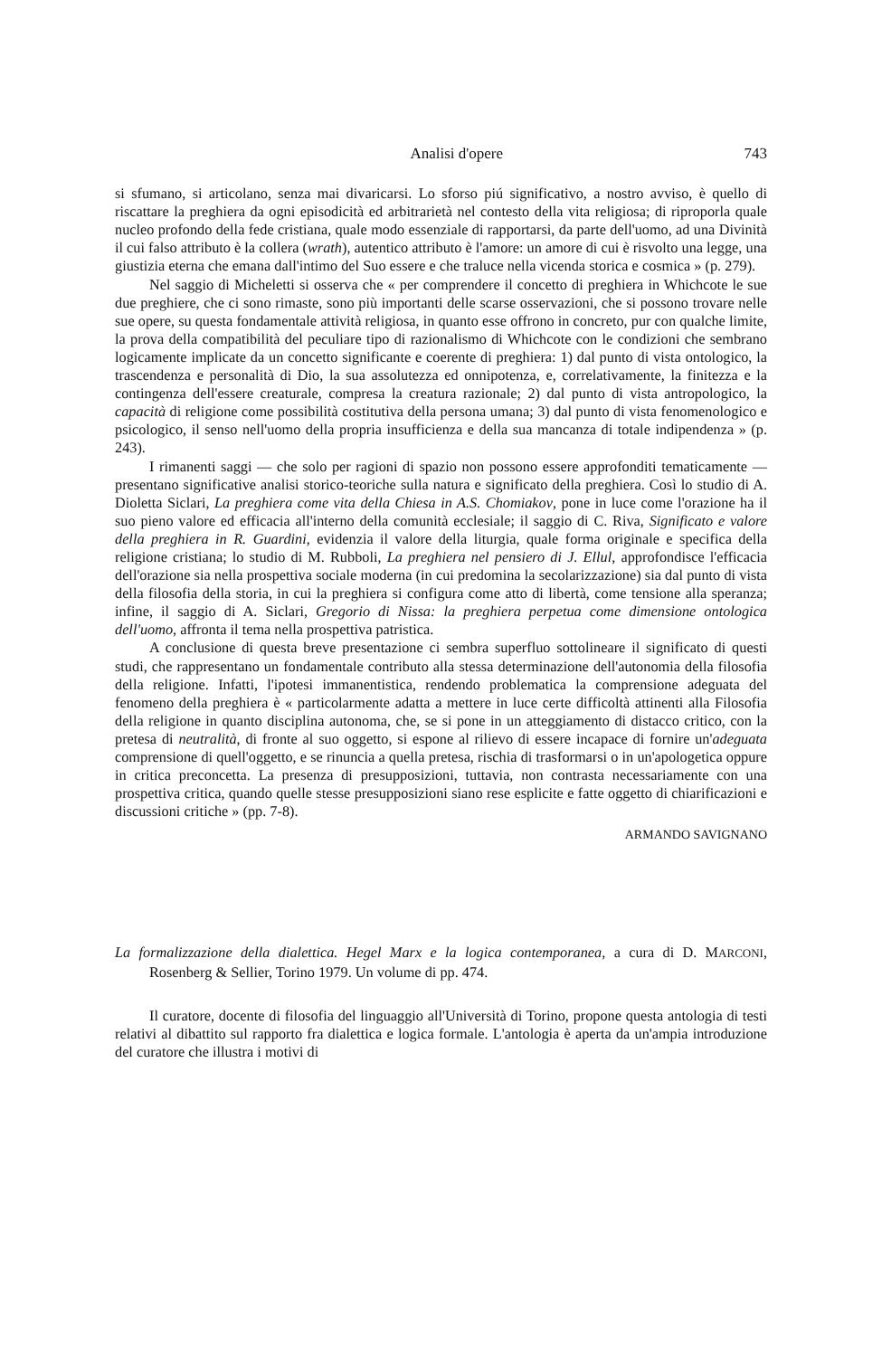Analisi d'opere 743
si sfumano, si articolano, senza mai divaricarsi. Lo sforso piú significativo, a nostro avviso, è quello di riscattare la preghiera da ogni episodicità ed arbitrarietà nel contesto della vita religiosa; di riproporla quale nucleo profondo della fede cristiana, quale modo essenziale di rapportarsi, da parte dell'uomo, ad una Divinità il cui falso attributo è la collera (wrath), autentico attributo è l'amore: un amore di cui è risvolto una legge, una giustizia eterna che emana dall'intimo del Suo essere e che traluce nella vicenda storica e cosmica » (p. 279).
Nel saggio di Micheletti si osserva che « per comprendere il concetto di preghiera in Whichcote le sue due preghiere, che ci sono rimaste, sono più importanti delle scarse osservazioni, che si possono trovare nelle sue opere, su questa fondamentale attività religiosa, in quanto esse offrono in concreto, pur con qualche limite, la prova della compatibilità del peculiare tipo di razionalismo di Whichcote con le condizioni che sembrano logicamente implicate da un concetto significante e coerente di preghiera: 1) dal punto di vista ontologico, la trascendenza e personalità di Dio, la sua assolutezza ed onnipotenza, e, correlativamente, la finitezza e la contingenza dell'essere creaturale, compresa la creatura razionale; 2) dal punto di vista antropologico, la capacità di religione come possibilità costitutiva della persona umana; 3) dal punto di vista fenomenologico e psicologico, il senso nell'uomo della propria insufficienza e della sua mancanza di totale indipendenza » (p. 243).
I rimanenti saggi — che solo per ragioni di spazio non possono essere approfonditi tematicamente — presentano significative analisi storico-teoriche sulla natura e significato della preghiera. Così lo studio di A. Dioletta Siclari, La preghiera come vita della Chiesa in A.S. Chomiakov, pone in luce come l'orazione ha il suo pieno valore ed efficacia all'interno della comunità ecclesiale; il saggio di C. Riva, Significato e valore della preghiera in R. Guardini, evidenzia il valore della liturgia, quale forma originale e specifica della religione cristiana; lo studio di M. Rubboli, La preghiera nel pensiero di J. Ellul, approfondisce l'efficacia dell'orazione sia nella prospettiva sociale moderna (in cui predomina la secolarizzazione) sia dal punto di vista della filosofia della storia, in cui la preghiera si configura come atto di libertà, come tensione alla speranza; infine, il saggio di A. Siclari, Gregorio di Nissa: la preghiera perpetua come dimensione ontologica dell'uomo, affronta il tema nella prospettiva patristica.
A conclusione di questa breve presentazione ci sembra superfluo sottolineare il significato di questi studi, che rappresentano un fondamentale contributo alla stessa determinazione dell'autonomia della filosofia della religione. Infatti, l'ipotesi immanentistica, rendendo problematica la comprensione adeguata del fenomeno della preghiera è « particolarmente adatta a mettere in luce certe difficoltà attinenti alla Filosofia della religione in quanto disciplina autonoma, che, se si pone in un atteggiamento di distacco critico, con la pretesa di neutralità, di fronte al suo oggetto, si espone al rilievo di essere incapace di fornire un'adeguata comprensione di quell'oggetto, e se rinuncia a quella pretesa, rischia di trasformarsi o in un'apologetica oppure in critica preconcetta. La presenza di presupposizioni, tuttavia, non contrasta necessariamente con una prospettiva critica, quando quelle stesse presupposizioni siano rese esplicite e fatte oggetto di chiarificazioni e discussioni critiche » (pp. 7-8).
ARMANDO SAVIGNANO
La formalizzazione della dialettica. Hegel Marx e la logica contemporanea, a cura di D. MARCONI, Rosenberg & Sellier, Torino 1979. Un volume di pp. 474.
Il curatore, docente di filosofia del linguaggio all'Università di Torino, propone questa antologia di testi relativi al dibattito sul rapporto fra dialettica e logica formale. L'antologia è aperta da un'ampia introduzione del curatore che illustra i motivi di